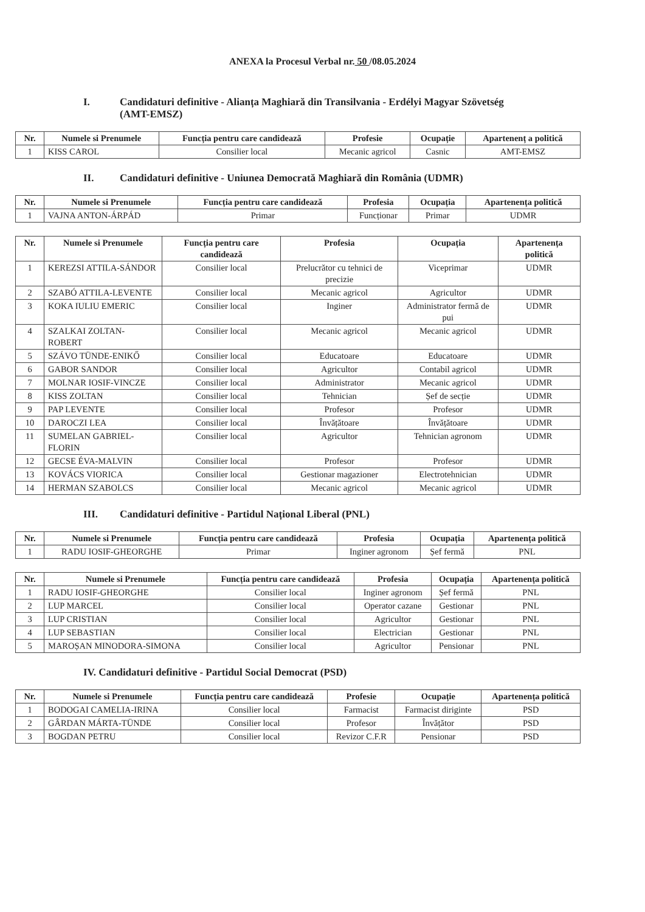ANEXA la Procesul Verbal nr. 50 /08.05.2024
I. Candidaturi definitive - Alianța Maghiară din Transilvania - Erdélyi Magyar Szövetség (AMT-EMSZ)
| Nr. | Numele si Prenumele | Funcția pentru care candidează | Profesie | Ocupație | Apartenenț a politică |
| --- | --- | --- | --- | --- | --- |
| 1 | KISS CAROL | Consilier local | Mecanic agricol | Casnic | AMT-EMSZ |
II. Candidaturi definitive - Uniunea Democrată Maghiară din România (UDMR)
| Nr. | Numele si Prenumele | Funcția pentru care candidează | Profesia | Ocupația | Apartenența politică |
| --- | --- | --- | --- | --- | --- |
| 1 | VAJNA ANTON-ÁRPÁD | Primar | Funcționar | Primar | UDMR |
| Nr. | Numele si Prenumele | Funcția pentru care candidează | Profesia | Ocupația | Apartenența politică |
| --- | --- | --- | --- | --- | --- |
| 1 | KEREZSI ATTILA-SÁNDOR | Consilier local | Prelucrător cu tehnici de precizie | Viceprimar | UDMR |
| 2 | SZABÓ ATTILA-LEVENTE | Consilier local | Mecanic agricol | Agricultor | UDMR |
| 3 | KOKA IULIU EMERIC | Consilier local | Inginer | Administrator fermă de pui | UDMR |
| 4 | SZALKAI ZOLTAN-ROBERT | Consilier local | Mecanic agricol | Mecanic agricol | UDMR |
| 5 | SZÁVO TÜNDE-ENIKŐ | Consilier local | Educatoare | Educatoare | UDMR |
| 6 | GABOR SANDOR | Consilier local | Agricultor | Contabil agricol | UDMR |
| 7 | MOLNAR IOSIF-VINCZE | Consilier local | Administrator | Mecanic agricol | UDMR |
| 8 | KISS ZOLTAN | Consilier local | Tehnician | Șef de secție | UDMR |
| 9 | PAP LEVENTE | Consilier local | Profesor | Profesor | UDMR |
| 10 | DAROCZI LEA | Consilier local | Învățătoare | Învățătoare | UDMR |
| 11 | SUMELAN GABRIEL-FLORIN | Consilier local | Agricultor | Tehnician agronom | UDMR |
| 12 | GECSE ÉVA-MALVIN | Consilier local | Profesor | Profesor | UDMR |
| 13 | KOVÁCS VIORICA | Consilier local | Gestionar magazioner | Electrotehnician | UDMR |
| 14 | HERMAN SZABOLCS | Consilier local | Mecanic agricol | Mecanic agricol | UDMR |
III. Candidaturi definitive - Partidul Național Liberal (PNL)
| Nr. | Numele si Prenumele | Funcția pentru care candidează | Profesia | Ocupația | Apartenența politică |
| --- | --- | --- | --- | --- | --- |
| 1 | RADU IOSIF-GHEORGHE | Primar | Inginer agronom | Șef fermă | PNL |
| Nr. | Numele si Prenumele | Funcția pentru care candidează | Profesia | Ocupația | Apartenența politică |
| --- | --- | --- | --- | --- | --- |
| 1 | RADU IOSIF-GHEORGHE | Consilier local | Inginer agronom | Șef fermă | PNL |
| 2 | LUP MARCEL | Consilier local | Operator cazane | Gestionar | PNL |
| 3 | LUP CRISTIAN | Consilier local | Agricultor | Gestionar | PNL |
| 4 | LUP SEBASTIAN | Consilier local | Electrician | Gestionar | PNL |
| 5 | MAROȘAN MINODORA-SIMONA | Consilier local | Agricultor | Pensionar | PNL |
IV. Candidaturi definitive - Partidul Social Democrat (PSD)
| Nr. | Numele si Prenumele | Funcția pentru care candidează | Profesie | Ocupație | Apartenența politică |
| --- | --- | --- | --- | --- | --- |
| 1 | BODOGAI CAMELIA-IRINA | Consilier local | Farmacist | Farmacist diriginte | PSD |
| 2 | GÂRDAN MÁRTA-TÜNDE | Consilier local | Profesor | Învățător | PSD |
| 3 | BOGDAN PETRU | Consilier local | Revizor C.F.R | Pensionar | PSD |